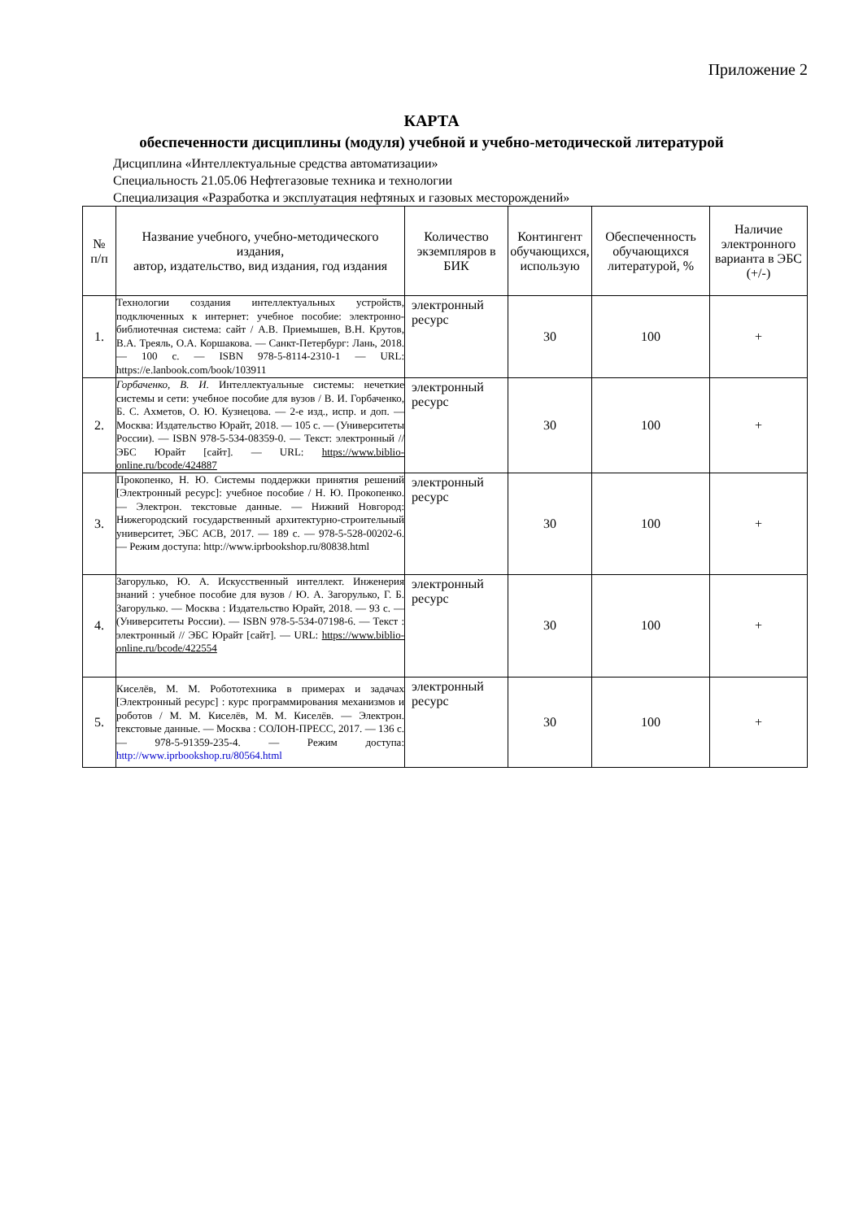Приложение 2
КАРТА
обеспеченности дисциплины (модуля) учебной и учебно-методической литературой
Дисциплина «Интеллектуальные средства автоматизации»
Специальность 21.05.06 Нефтегазовые техника и технологии
Специализация «Разработка и эксплуатация нефтяных и газовых месторождений»
| № п/п | Название учебного, учебно-методического издания, автор, издательство, вид издания, год издания | Количество экземпляров в БИК | Контингент обучающихся, использую | Обеспеченность обучающихся литературой, % | Наличие электронного варианта в ЭБС (+/-) |
| --- | --- | --- | --- | --- | --- |
| 1. | Технологии создания интеллектуальных устройств, подключенных к интернет: учебное пособие: электронно-библиотечная система: сайт / А.В. Приемышев, В.Н. Крутов, В.А. Треяль, О.А. Коршакова. — Санкт-Петербург: Лань, 2018. — 100 с. — ISBN 978-5-8114-2310-1 — URL: https://e.lanbook.com/book/103911 | электронный ресурс | 30 | 100 | + |
| 2. | Горбаченко, В. И. Интеллектуальные системы: нечеткие системы и сети: учебное пособие для вузов / В. И. Горбаченко, Б. С. Ахметов, О. Ю. Кузнецова. — 2-е изд., испр. и доп. — Москва: Издательство Юрайт, 2018. — 105 с. — (Университеты России). — ISBN 978-5-534-08359-0. — Текст: электронный // ЭБС Юрайт [сайт]. — URL: https://www.biblio-online.ru/bcode/424887 | электронный ресурс | 30 | 100 | + |
| 3. | Прокопенко, Н. Ю. Системы поддержки принятия решений [Электронный ресурс]: учебное пособие / Н. Ю. Прокопенко. — Электрон. текстовые данные. — Нижний Новгород: Нижегородский государственный архитектурно-строительный университет, ЭБС АСВ, 2017. — 189 с. — 978-5-528-00202-6. — Режим доступа: http://www.iprbookshop.ru/80838.html | электронный ресурс | 30 | 100 | + |
| 4. | Загорулько, Ю. А. Искусственный интеллект. Инженерия знаний : учебное пособие для вузов / Ю. А. Загорулько, Г. Б. Загорулько. — Москва : Издательство Юрайт, 2018. — 93 с. — (Университеты России). — ISBN 978-5-534-07198-6. — Текст : электронный // ЭБС Юрайт [сайт]. — URL: https://www.biblio-online.ru/bcode/422554 | электронный ресурс | 30 | 100 | + |
| 5. | Киселёв, М. М. Робототехника в примерах и задачах [Электронный ресурс] : курс программирования механизмов и роботов / М. М. Киселёв, М. М. Киселёв. — Электрон. текстовые данные. — Москва : СОЛОН-ПРЕСС, 2017. — 136 с. — 978-5-91359-235-4. — Режим доступа: http://www.iprbookshop.ru/80564.html | электронный ресурс | 30 | 100 | + |